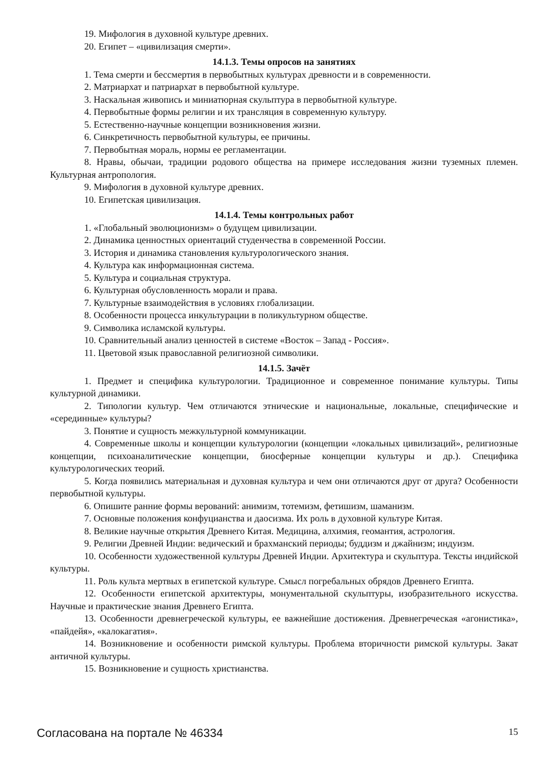19. Мифология в духовной культуре древних.
20. Египет – «цивилизация смерти».
14.1.3. Темы опросов на занятиях
1. Тема смерти и бессмертия в первобытных культурах древности и в современности.
2. Матриархат и патриархат в первобытной культуре.
3. Наскальная живопись и миниатюрная скульптура в первобытной культуре.
4. Первобытные формы религии и их трансляция в современную культуру.
5. Естественно-научные концепции возникновения жизни.
6. Синкретичность первобытной культуры, ее причины.
7. Первобытная мораль, нормы ее регламентации.
8. Нравы, обычаи, традиции родового общества на примере исследования жизни туземных племен. Культурная антропология.
9. Мифология в духовной культуре древних.
10. Египетская цивилизация.
14.1.4. Темы контрольных работ
1. «Глобальный эволюционизм» о будущем цивилизации.
2. Динамика ценностных ориентаций студенчества в современной России.
3. История и динамика становления культурологического знания.
4. Культура как информационная система.
5. Культура и социальная структура.
6. Культурная обусловленность морали и права.
7. Культурные взаимодействия в условиях глобализации.
8. Особенности процесса инкультурации в поликультурном обществе.
9. Символика исламской культуры.
10. Сравнительный анализ ценностей в системе «Восток – Запад - Россия».
11. Цветовой язык православной религиозной символики.
14.1.5. Зачёт
1. Предмет и специфика культурологии. Традиционное и современное понимание культуры. Типы культурной динамики.
2. Типологии культур. Чем отличаются этнические и национальные, локальные, специфические и «серединные» культуры?
3. Понятие и сущность межкультурной коммуникации.
4. Современные школы и концепции культурологии (концепции «локальных цивилизаций», религиозные концепции, психоаналитические концепции, биосферные концепции культуры и др.). Специфика культурологических теорий.
5. Когда появились материальная и духовная культура и чем они отличаются друг от друга? Особенности первобытной культуры.
6. Опишите ранние формы верований: анимизм, тотемизм, фетишизм, шаманизм.
7. Основные положения конфуцианства и даосизма. Их роль в духовной культуре Китая.
8. Великие научные открытия Древнего Китая. Медицина, алхимия, геомантия, астрология.
9. Религии Древней Индии: ведический и брахманский периоды; буддизм и джайнизм; индуизм.
10. Особенности художественной культуры Древней Индии. Архитектура и скульптура. Тексты индийской культуры.
11. Роль культа мертвых в египетской культуре. Смысл погребальных обрядов Древнего Египта.
12. Особенности египетской архитектуры, монументальной скульптуры, изобразительного искусства. Научные и практические знания Древнего Египта.
13. Особенности древнегреческой культуры, ее важнейшие достижения. Древнегреческая «агонистика», «пайдейя», «калокагатия».
14. Возникновение и особенности римской культуры. Проблема вторичности римской культуры. Закат античной культуры.
15. Возникновение и сущность христианства.
Согласована на портале № 46334 15